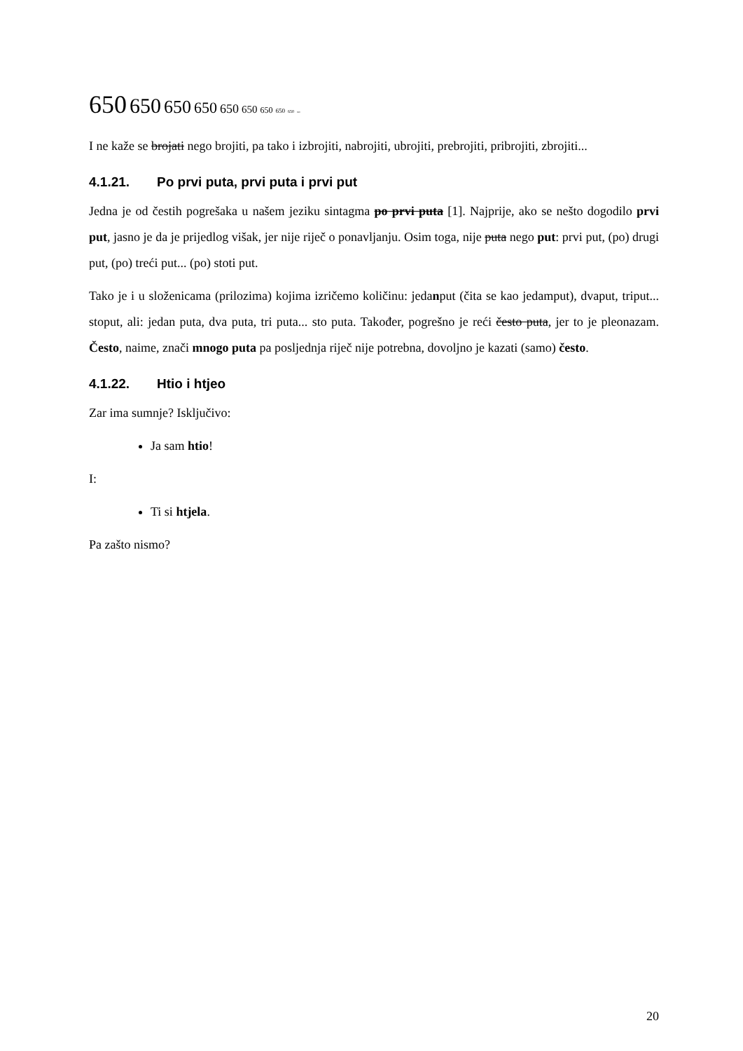650 650 650 650 650 650 650 650 650 650
I ne kaže se brojati nego brojiti, pa tako i izbrojiti, nabrojiti, ubrojiti, prebrojiti, pribrojiti, zbrojiti...
4.1.21. Po prvi puta, prvi puta i prvi put
Jedna je od čestih pogrešaka u našem jeziku sintagma po prvi puta [1]. Najprije, ako se nešto dogodilo prvi put, jasno je da je prijedlog višak, jer nije riječ o ponavljanju. Osim toga, nije puta nego put: prvi put, (po) drugi put, (po) treći put... (po) stoti put.
Tako je i u složenicama (prilozima) kojima izričemo količinu: jedanput (čita se kao jedamput), dvaput, triput... stoput, ali: jedan puta, dva puta, tri puta... sto puta. Također, pogrešno je reći često puta, jer to je pleonazam. Često, naime, znači mnogo puta pa posljednja riječ nije potrebna, dovoljno je kazati (samo) često.
4.1.22. Htio i htjeo
Zar ima sumnje? Isključivo:
Ja sam htio!
I:
Ti si htjela.
Pa zašto nismo?
20